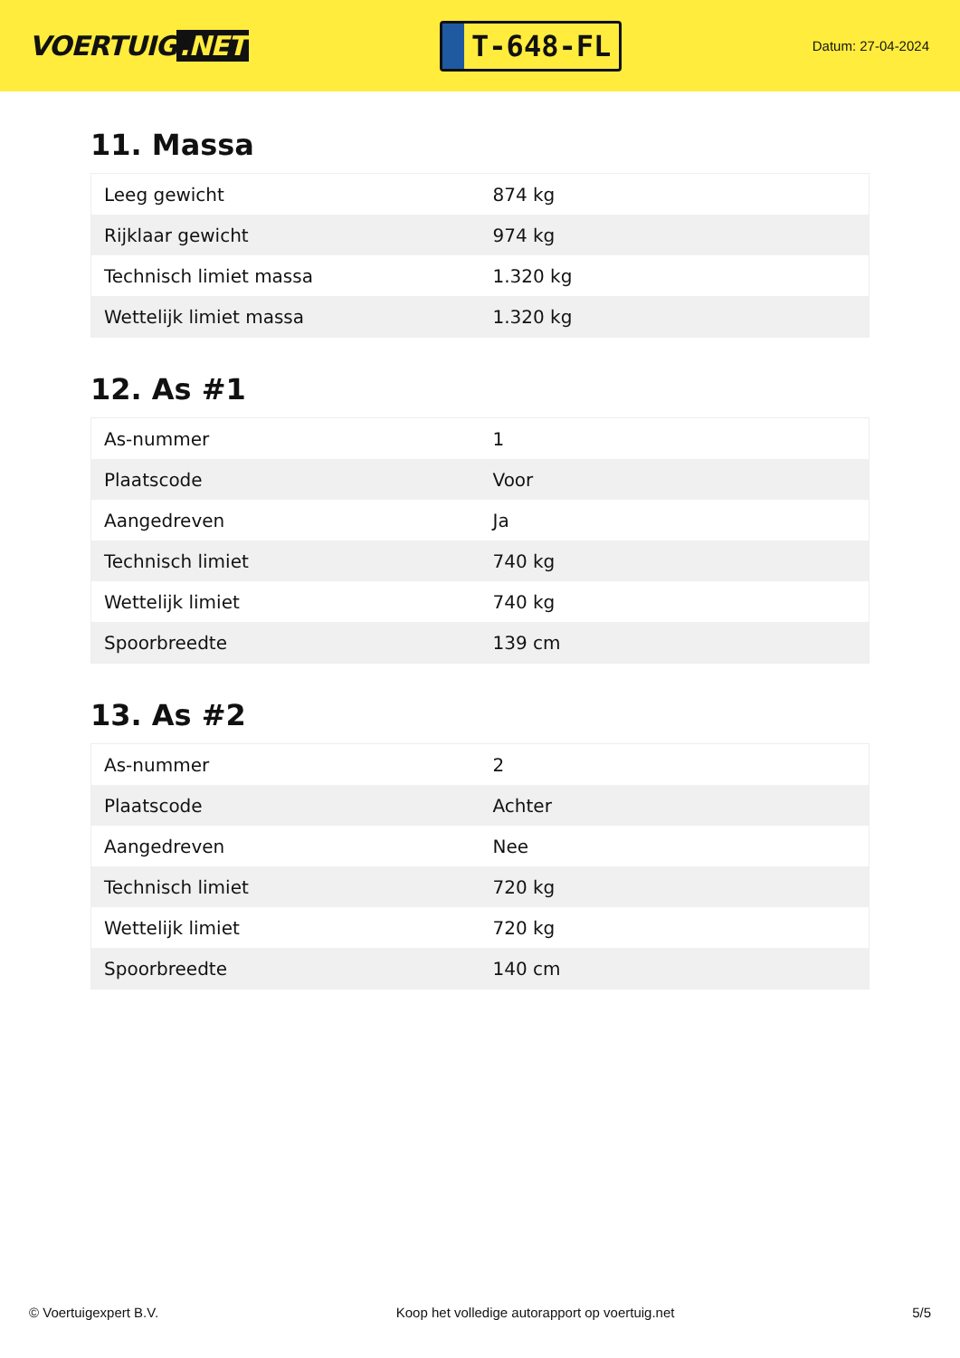VOERTUIG.NET
T-648-FL
Datum: 27-04-2024
11. Massa
| Leeg gewicht | 874 kg |
| Rijklaar gewicht | 974 kg |
| Technisch limiet massa | 1.320 kg |
| Wettelijk limiet massa | 1.320 kg |
12. As #1
| As-nummer | 1 |
| Plaatscode | Voor |
| Aangedreven | Ja |
| Technisch limiet | 740 kg |
| Wettelijk limiet | 740 kg |
| Spoorbreedte | 139 cm |
13. As #2
| As-nummer | 2 |
| Plaatscode | Achter |
| Aangedreven | Nee |
| Technisch limiet | 720 kg |
| Wettelijk limiet | 720 kg |
| Spoorbreedte | 140 cm |
© Voertuigexpert B.V. Koop het volledige autorapport op voertuig.net 5/5